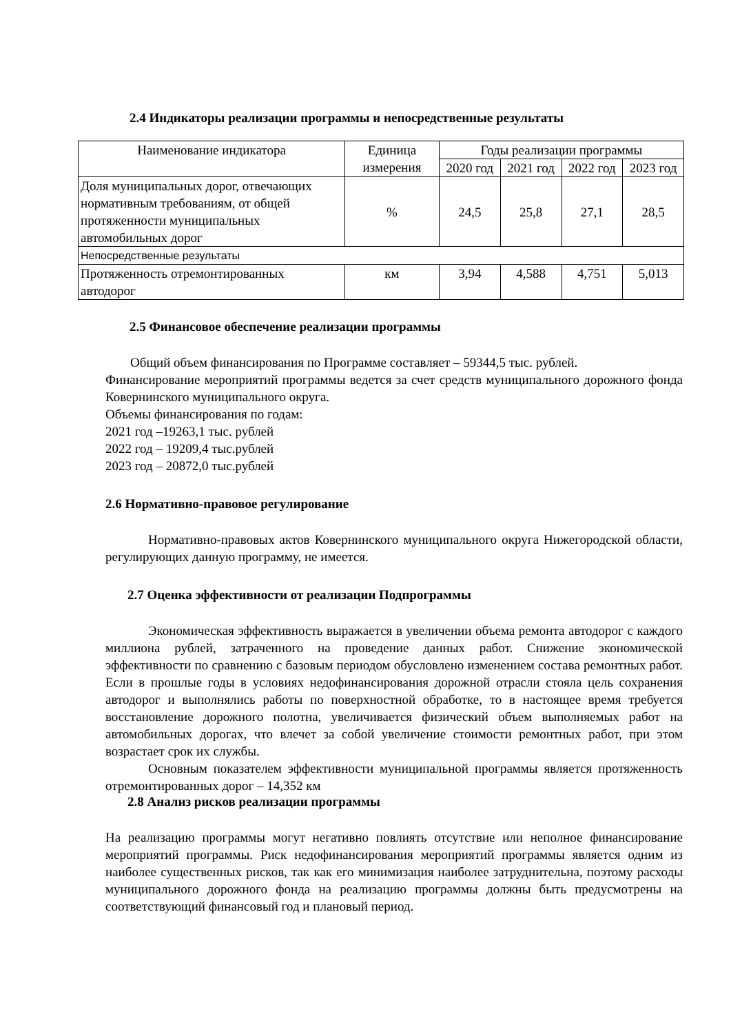2.4 Индикаторы реализации программы и непосредственные результаты
| Наименование индикатора | Единица измерения | Годы реализации программы | | | |
| --- | --- | --- | --- | --- | --- |
| | | 2020 год | 2021 год | 2022 год | 2023 год |
| Доля муниципальных дорог, отвечающих нормативным требованиям, от общей протяженности муниципальных автомобильных дорог | % | 24,5 | 25,8 | 27,1 | 28,5 |
| Непосредственные результаты | | | | | |
| Протяженность отремонтированных автодорог | км | 3,94 | 4,588 | 4,751 | 5,013 |
2.5 Финансовое обеспечение реализации программы
Общий объем финансирования по Программе составляет – 59344,5 тыс. рублей.
Финансирование мероприятий программы ведется за счет средств муниципального дорожного фонда Ковернинского муниципального округа.
Объемы финансирования по годам:
2021 год –19263,1 тыс. рублей
2022 год – 19209,4 тыс.рублей
2023 год – 20872,0 тыс.рублей
2.6 Нормативно-правовое регулирование
Нормативно-правовых актов Ковернинского муниципального округа Нижегородской области, регулирующих данную программу, не имеется.
2.7 Оценка эффективности от реализации Подпрограммы
Экономическая эффективность выражается в увеличении объема ремонта автодорог с каждого миллиона рублей, затраченного на проведение данных работ. Снижение экономической эффективности по сравнению с базовым периодом обусловлено изменением состава ремонтных работ. Если в прошлые годы в условиях недофинансирования дорожной отрасли стояла цель сохранения автодорог и выполнялись работы по поверхностной обработке, то в настоящее время требуется восстановление дорожного полотна, увеличивается физический объем выполняемых работ на автомобильных дорогах, что влечет за собой увеличение стоимости ремонтных работ, при этом возрастает срок их службы.
Основным показателем эффективности муниципальной программы является протяженность отремонтированных дорог – 14,352 км
2.8 Анализ рисков реализации программы
На реализацию программы могут негативно повлиять отсутствие или неполное финансирование мероприятий программы. Риск недофинансирования мероприятий программы является одним из наиболее существенных рисков, так как его минимизация наиболее затруднительна, поэтому расходы муниципального дорожного фонда на реализацию программы должны быть предусмотрены на соответствующий финансовый год и плановый период.